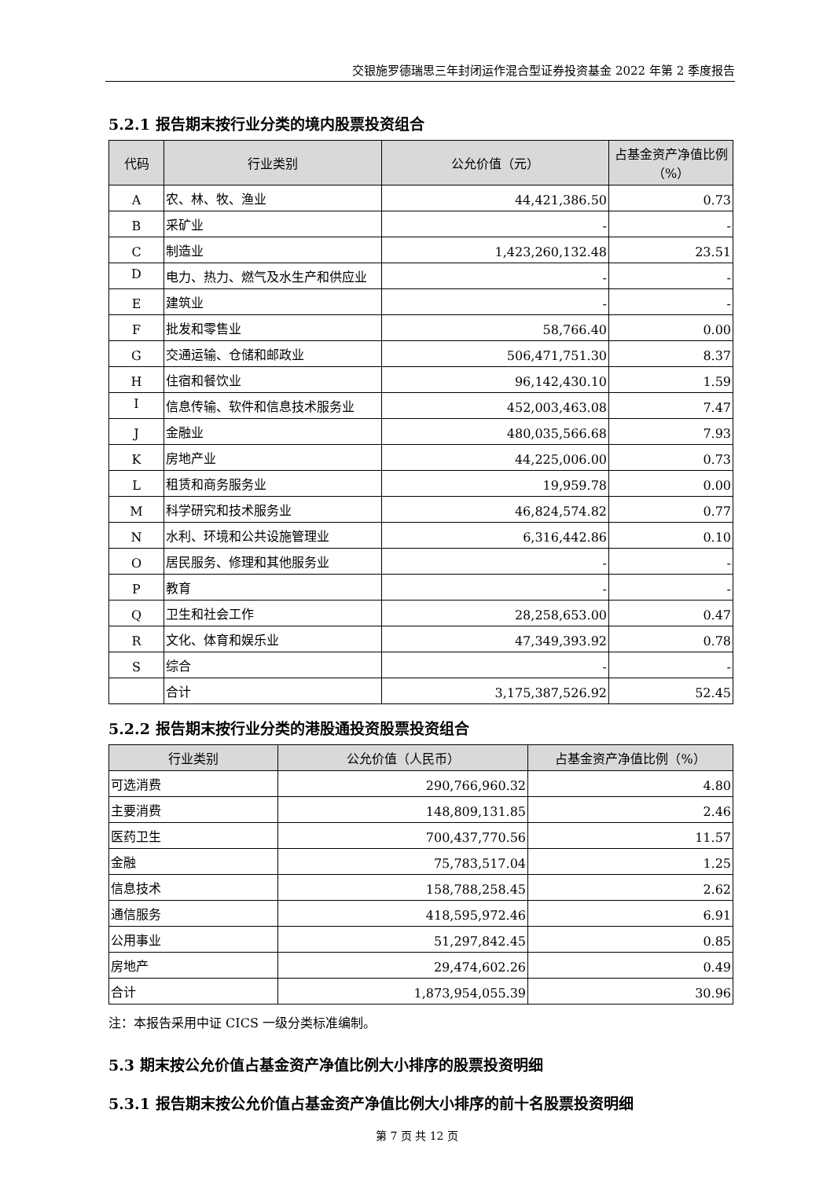交银施罗德瑞思三年封闭运作混合型证券投资基金 2022 年第 2 季度报告
5.2.1 报告期末按行业分类的境内股票投资组合
| 代码 | 行业类别 | 公允价值（元） | 占基金资产净值比例（%） |
| --- | --- | --- | --- |
| A | 农、林、牧、渔业 | 44,421,386.50 | 0.73 |
| B | 采矿业 | - | - |
| C | 制造业 | 1,423,260,132.48 | 23.51 |
| D | 电力、热力、燃气及水生产和供应业 | - | - |
| E | 建筑业 | - | - |
| F | 批发和零售业 | 58,766.40 | 0.00 |
| G | 交通运输、仓储和邮政业 | 506,471,751.30 | 8.37 |
| H | 住宿和餐饮业 | 96,142,430.10 | 1.59 |
| I | 信息传输、软件和信息技术服务业 | 452,003,463.08 | 7.47 |
| J | 金融业 | 480,035,566.68 | 7.93 |
| K | 房地产业 | 44,225,006.00 | 0.73 |
| L | 租赁和商务服务业 | 19,959.78 | 0.00 |
| M | 科学研究和技术服务业 | 46,824,574.82 | 0.77 |
| N | 水利、环境和公共设施管理业 | 6,316,442.86 | 0.10 |
| O | 居民服务、修理和其他服务业 | - | - |
| P | 教育 | - | - |
| Q | 卫生和社会工作 | 28,258,653.00 | 0.47 |
| R | 文化、体育和娱乐业 | 47,349,393.92 | 0.78 |
| S | 综合 | - | - |
| | 合计 | 3,175,387,526.92 | 52.45 |
5.2.2 报告期末按行业分类的港股通投资股票投资组合
| 行业类别 | 公允价值（人民币） | 占基金资产净值比例（%） |
| --- | --- | --- |
| 可选消费 | 290,766,960.32 | 4.80 |
| 主要消费 | 148,809,131.85 | 2.46 |
| 医药卫生 | 700,437,770.56 | 11.57 |
| 金融 | 75,783,517.04 | 1.25 |
| 信息技术 | 158,788,258.45 | 2.62 |
| 通信服务 | 418,595,972.46 | 6.91 |
| 公用事业 | 51,297,842.45 | 0.85 |
| 房地产 | 29,474,602.26 | 0.49 |
| 合计 | 1,873,954,055.39 | 30.96 |
注：本报告采用中证 CICS 一级分类标准编制。
5.3 期末按公允价值占基金资产净值比例大小排序的股票投资明细
5.3.1 报告期末按公允价值占基金资产净值比例大小排序的前十名股票投资明细
第 7 页 共 12 页